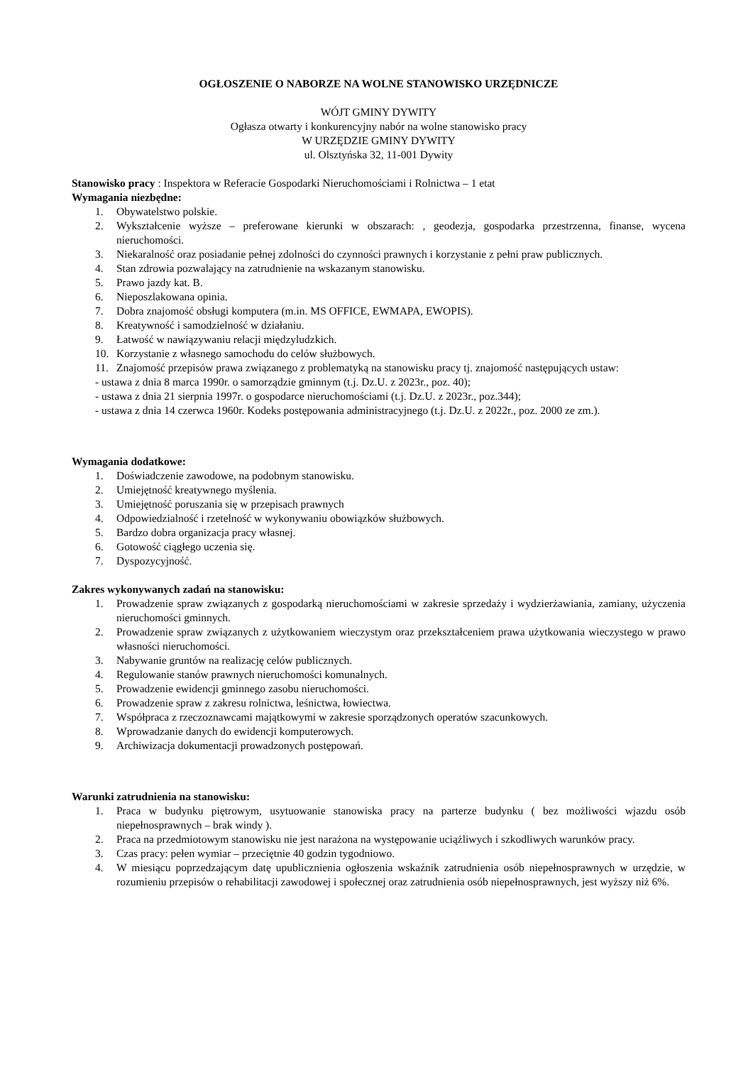OGŁOSZENIE O NABORZE NA WOLNE STANOWISKO URZĘDNICZE
WÓJT GMINY DYWITY
Ogłasza otwarty i konkurencyjny nabór na wolne stanowisko pracy
W URZĘDZIE GMINY DYWITY
ul. Olsztyńska 32, 11-001 Dywity
Stanowisko pracy : Inspektora w Referacie Gospodarki Nieruchomościami i Rolnictwa – 1 etat
Wymagania niezbędne:
1. Obywatelstwo polskie.
2. Wykształcenie wyższe – preferowane kierunki w obszarach: , geodezja, gospodarka przestrzenna, finanse, wycena nieruchomości.
3. Niekaralność oraz posiadanie pełnej zdolności do czynności prawnych i korzystanie z pełni praw publicznych.
4. Stan zdrowia pozwalający na zatrudnienie na wskazanym stanowisku.
5. Prawo jazdy kat. B.
6. Nieposzlakowana opinia.
7. Dobra znajomość obsługi komputera (m.in. MS OFFICE, EWMAPA, EWOPIS).
8. Kreatywność i samodzielność w działaniu.
9. Łatwość w nawiązywaniu relacji międzyludzkich.
10. Korzystanie z własnego samochodu do celów służbowych.
11. Znajomość przepisów prawa związanego z problematyką na stanowisku pracy tj. znajomość następujących ustaw:
- ustawa z dnia 8 marca 1990r. o samorządzie gminnym (t.j. Dz.U. z 2023r., poz. 40);
- ustawa z dnia 21 sierpnia 1997r. o gospodarce nieruchomościami (t.j. Dz.U. z 2023r., poz.344);
- ustawa z dnia 14 czerwca 1960r. Kodeks postępowania administracyjnego (t.j. Dz.U. z 2022r., poz. 2000 ze zm.).
Wymagania dodatkowe:
1. Doświadczenie zawodowe, na podobnym stanowisku.
2. Umiejętność kreatywnego myślenia.
3. Umiejętność poruszania się w przepisach prawnych
4. Odpowiedzialność i rzetelność w wykonywaniu obowiązków służbowych.
5. Bardzo dobra organizacja pracy własnej.
6. Gotowość ciągłego uczenia się.
7. Dyspozycyjność.
Zakres wykonywanych zadań na stanowisku:
1. Prowadzenie spraw związanych z gospodarką nieruchomościami w zakresie sprzedaży i wydzierżawiania, zamiany, użyczenia nieruchomości gminnych.
2. Prowadzenie spraw związanych z użytkowaniem wieczystym oraz przekształceniem prawa użytkowania wieczystego w prawo własności nieruchomości.
3. Nabywanie gruntów na realizację celów publicznych.
4. Regulowanie stanów prawnych nieruchomości komunalnych.
5. Prowadzenie ewidencji gminnego zasobu nieruchomości.
6. Prowadzenie spraw z zakresu rolnictwa, leśnictwa, łowiectwa.
7. Współpraca z rzeczoznawcami majątkowymi w zakresie sporządzonych operatów szacunkowych.
8. Wprowadzanie danych do ewidencji komputerowych.
9. Archiwizacja dokumentacji prowadzonych postępowań.
Warunki zatrudnienia na stanowisku:
1. Praca w budynku piętrowym, usytuowanie stanowiska pracy na parterze budynku ( bez możliwości wjazdu osób niepełnosprawnych – brak windy ).
2. Praca na przedmiotowym stanowisku nie jest narażona na występowanie uciążliwych i szkodliwych warunków pracy.
3. Czas pracy: pełen wymiar – przeciętnie 40 godzin tygodniowo.
4. W miesiącu poprzedzającym datę upublicznienia ogłoszenia wskaźnik zatrudnienia osób niepełnosprawnych w urzędzie, w rozumieniu przepisów o rehabilitacji zawodowej i społecznej oraz zatrudnienia osób niepełnosprawnych, jest wyższy niż 6%.